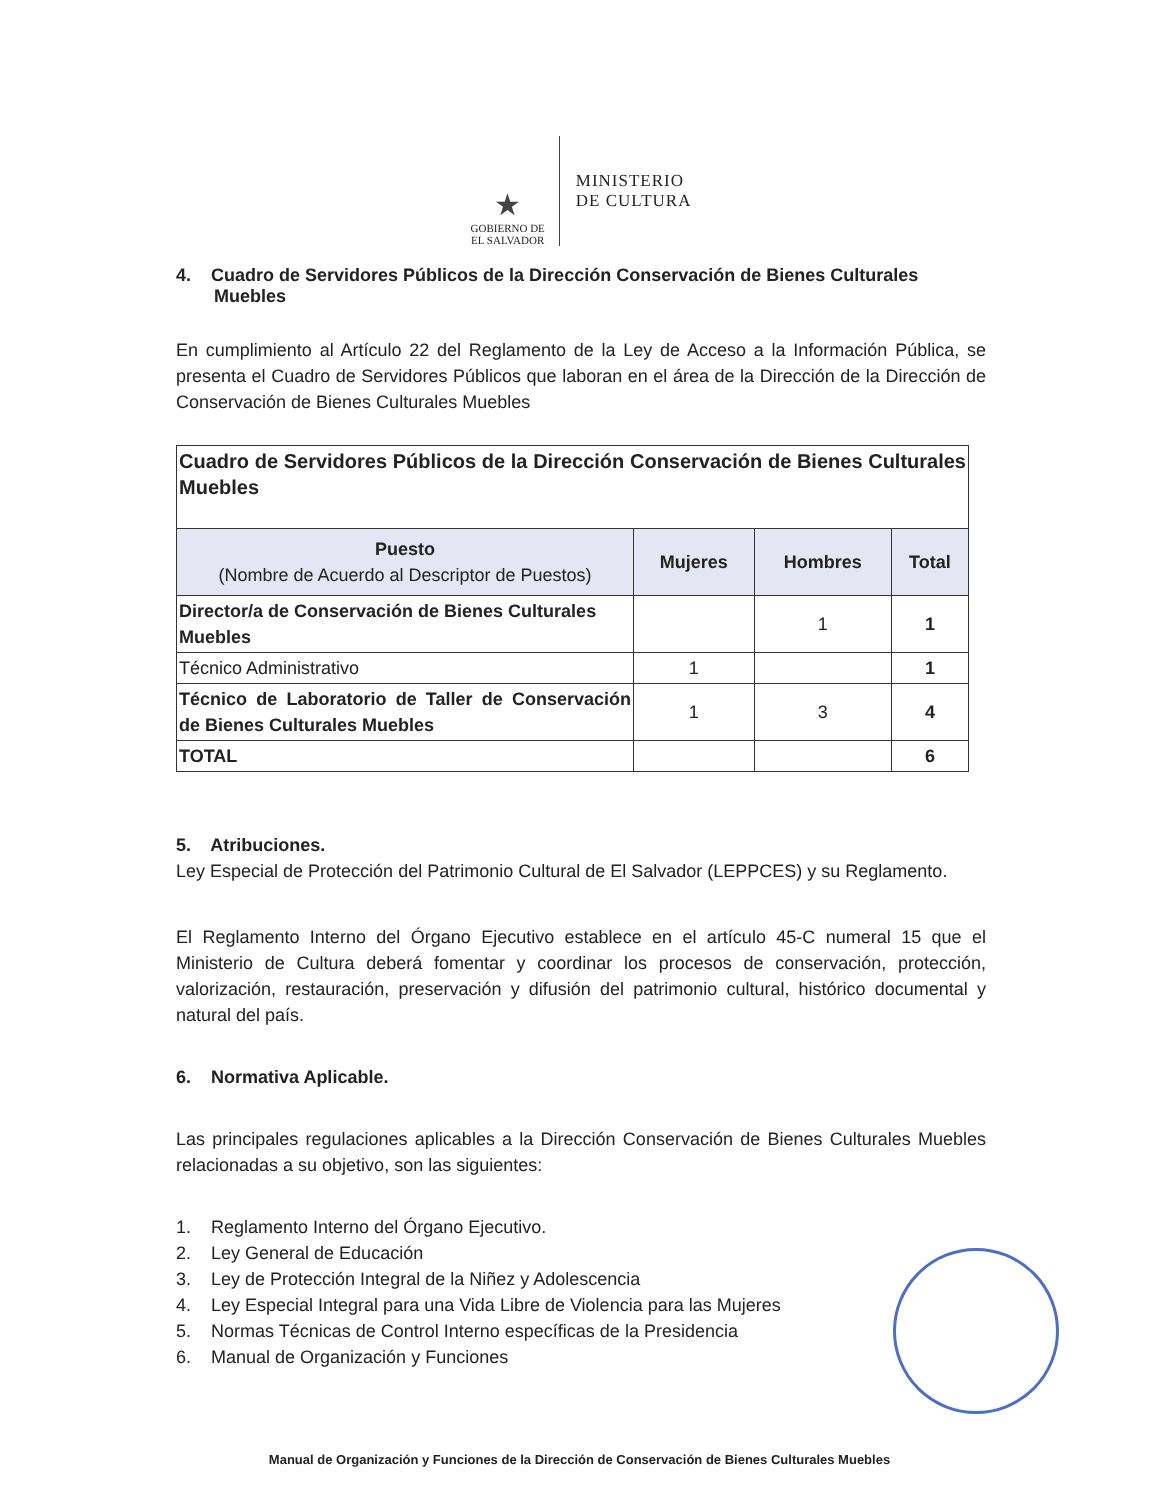★
GOBIERNO DE
EL SALVADOR
MINISTERIO
DE CULTURA
4. Cuadro de Servidores Públicos de la Dirección Conservación de Bienes Culturales Muebles
En cumplimiento al Artículo 22 del Reglamento de la Ley de Acceso a la Información Pública, se presenta el Cuadro de Servidores Públicos que laboran en el área de la Dirección de la Dirección de Conservación de Bienes Culturales Muebles
| Cuadro de Servidores Públicos de la Dirección Conservación de Bienes Culturales Muebles | | | |
| Puesto (Nombre de Acuerdo al Descriptor de Puestos) | Mujeres | Hombres | Total |
| Director/a de Conservación de Bienes Culturales Muebles | | 1 | 1 |
| Técnico Administrativo | 1 | | 1 |
| Técnico de Laboratorio de Taller de Conservación de Bienes Culturales Muebles | 1 | 3 | 4 |
| TOTAL | | | 6 |
5. Atribuciones.
Ley Especial de Protección del Patrimonio Cultural de El Salvador (LEPPCES) y su Reglamento.
El Reglamento Interno del Órgano Ejecutivo establece en el artículo 45-C numeral 15 que el Ministerio de Cultura deberá fomentar y coordinar los procesos de conservación, protección, valorización, restauración, preservación y difusión del patrimonio cultural, histórico documental y natural del país.
6. Normativa Aplicable.
Las principales regulaciones aplicables a la Dirección Conservación de Bienes Culturales Muebles relacionadas a su objetivo, son las siguientes:
1. Reglamento Interno del Órgano Ejecutivo.
2. Ley General de Educación
3. Ley de Protección Integral de la Niñez y Adolescencia
4. Ley Especial Integral para una Vida Libre de Violencia para las Mujeres
5. Normas Técnicas de Control Interno específicas de la Presidencia
6. Manual de Organización y Funciones
Manual de Organización y Funciones de la Dirección de Conservación de Bienes Culturales Muebles